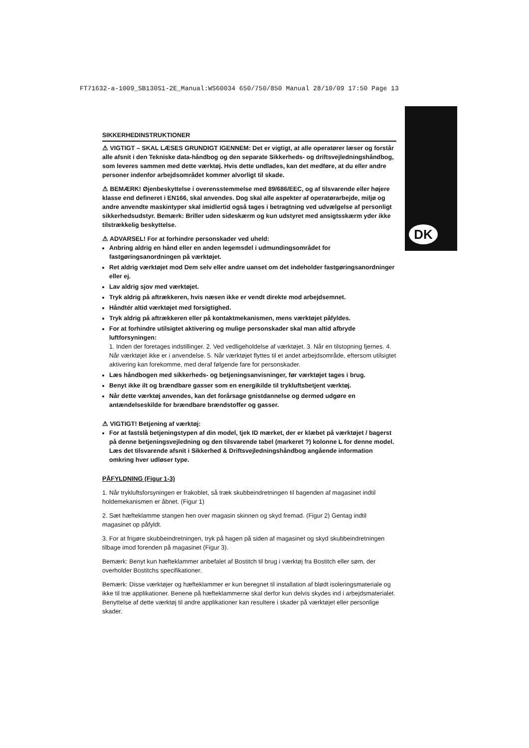FT71632-a-1009_SB130S1-2E_Manual:WS60034 650/750/850 Manual 28/10/09 17:50 Page 13
DK
SIKKERHEDINSTRUKTIONER
⚠ VIGTIGT – SKAL LÆSES GRUNDIGT IGENNEM: Det er vigtigt, at alle operatører læser og forstår alle afsnit i den Tekniske data-håndbog og den separate Sikkerheds- og driftsvejledningshåndbog, som leveres sammen med dette værktøj. Hvis dette undlades, kan det medføre, at du eller andre personer indenfor arbejdsområdet kommer alvorligt til skade.
⚠ BEMÆRK! Øjenbeskyttelse i overensstemmelse med 89/686/EEC, og af tilsvarende eller højere klasse end defineret i EN166, skal anvendes. Dog skal alle aspekter af operatørarbejde, miljø og andre anvendte maskintyper skal imidlertid også tages i betragtning ved udvælgelse af personligt sikkerhedsudstyr. Bemærk: Briller uden sideskærm og kun udstyret med ansigtsskærm yder ikke tilstrækkelig beskyttelse.
⚠ ADVARSEL! For at forhindre personskader ved uheld:
Anbring aldrig en hånd eller en anden legemsdel i udmundingsområdet for fastgøringsanordningen på værktøjet.
Ret aldrig værktøjet mod Dem selv eller andre uanset om det indeholder fastgøringsanordninger eller ej.
Lav aldrig sjov med værktøjet.
Tryk aldrig på aftrækkeren, hvis næsen ikke er vendt direkte mod arbejdsemnet.
Håndtér altid værktøjet med forsigtighed.
Tryk aldrig på aftrækkeren eller på kontaktmekanismen, mens værktøjet påfyldes.
For at forhindre utilsigtet aktivering og mulige personskader skal man altid afbryde luftforsyningen:
1. Inden der foretages indstillinger. 2. Ved vedligeholdelse af værktøjet. 3. Når en tilstopning fjernes. 4. Når værktøjet ikke er i anvendelse. 5. Når værktøjet flyttes til et andet arbejdsområde, eftersom utilsigtet aktivering kan forekomme, med deraf følgende fare for personskader.
Læs håndbogen med sikkerheds- og betjeningsanvisninger, før værktøjet tages i brug.
Benyt ikke ilt og brændbare gasser som en energikilde til trykluftsbetjent værktøj.
Når dette værktøj anvendes, kan det forårsage gnistdannelse og dermed udgøre en antændelseskilde for brændbare brændstoffer og gasser.
⚠ VIGTIGT! Betjening af værktøj:
For at fastslå betjeningstypen af din model, tjek ID mærket, der er klæbet på værktøjet / bagerst på denne betjeningsvejledning og den tilsvarende tabel (markeret ?) kolonne L for denne model. Læs det tilsvarende afsnit i Sikkerhed & Driftsvejledningshåndbog angående information omkring hver udløser type.
PÅFYLDNING (Figur 1-3)
1. Når trykluftsforsyningen er frakoblet, så træk skubbeindretningen til bagenden af magasinet indtil holdemekanismen er åbnet. (Figur 1)
2. Sæt hæfteklamme stangen hen over magasin skinnen og skyd fremad. (Figur 2) Gentag indtil magasinet op påfyldt.
3. For at frigøre skubbeindretningen, tryk på hagen på siden af magasinet og skyd skubbeindretningen tilbage imod forenden på magasinet (Figur 3).
Bemærk: Benyt kun hæfteklammer anbefalet af Bostitch til brug i værktøj fra Bostitch eller søm, der overholder Bostitchs specifikationer.
Bemærk: Disse værktøjer og hæfteklammer er kun beregnet til installation af blødt isoleringsmateriale og ikke til træ applikationer. Benene på hæfteklammerne skal derfor kun delvis skydes ind i arbejdsmaterialet. Benyttelse af dette værktøj til andre applikationer kan resultere i skader på værktøjet eller personlige skader.